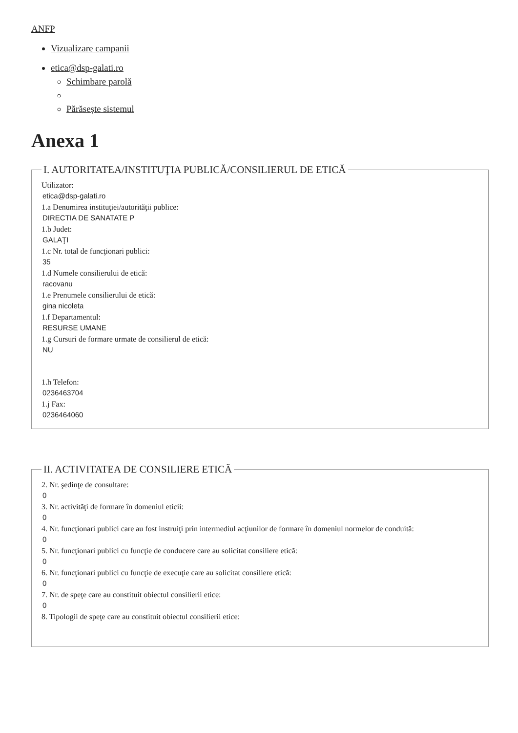ANFP
Vizualizare campanii
etica@dsp-galati.ro
Schimbare parolă
Părăsește sistemul
Anexa 1
I. AUTORITATEA/INSTITUŢIA PUBLICĂ/CONSILIERUL DE ETICĂ
Utilizator:
etica@dsp-galati.ro
1.a Denumirea instituţiei/autorităţii publice:
DIRECTIA DE SANATATE P
1.b Judet:
GALAŢI
1.c Nr. total de funcţionari publici:
35
1.d Numele consilierului de etică:
racovanu
1.e Prenumele consilierului de etică:
gina nicoleta
1.f Departamentul:
RESURSE UMANE
1.g Cursuri de formare urmate de consilierul de etică:
NU
1.h Telefon:
0236463704
1.j Fax:
0236464060
II. ACTIVITATEA DE CONSILIERE ETICĂ
2. Nr. şedinţe de consultare:
0
3. Nr. activităţi de formare în domeniul eticii:
0
4. Nr. funcţionari publici care au fost instruiţi prin intermediul acţiunilor de formare în domeniul normelor de conduită:
0
5. Nr. funcţionari publici cu funcţie de conducere care au solicitat consiliere etică:
0
6. Nr. funcţionari publici cu funcţie de execuţie care au solicitat consiliere etică:
0
7. Nr. de speţe care au constituit obiectul consilierii etice:
0
8. Tipologii de speţe care au constituit obiectul consilierii etice: